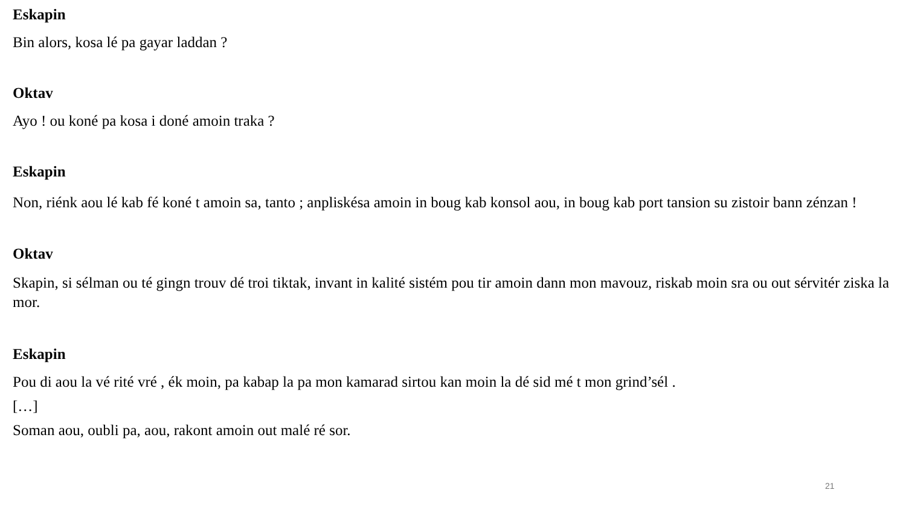Eskapin
Bin alors, kosa lé pa gayar laddan ?
Oktav
Ayo ! ou koné pa kosa i doné amoin traka ?
Eskapin
Non, riénk aou lé kab fé koné t amoin sa, tanto ; anpliskésa amoin in boug kab konsol aou, in boug kab port tansion su zistoir bann zénzan !
Oktav
Skapin, si sélman ou té gingn trouv dé troi tiktak, invant in kalité sistém pou tir amoin dann mon mavouz, riskab moin sra ou out sérvitér ziska la mor.
Eskapin
Pou di aou la vé rité vré , ék moin, pa kabap la pa mon kamarad sirtou kan moin la dé sid mé t mon grind’sél .
[…]
Soman aou, oubli pa, aou, rakont amoin out malé ré sor.
21